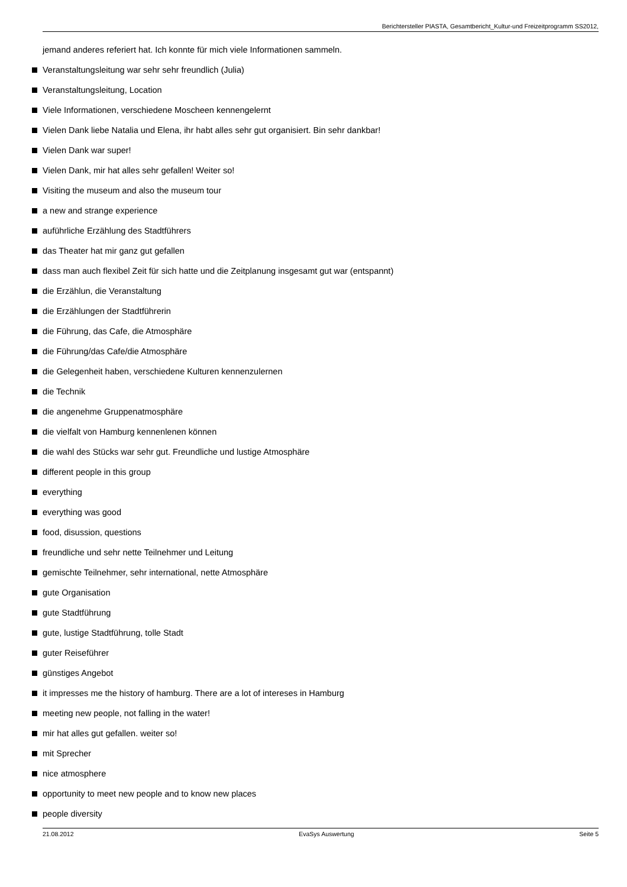Berichtersteller PIASTA, Gesamtbericht_Kultur-und Freizeitprogramm SS2012,
jemand anderes referiert hat. Ich konnte für mich viele Informationen sammeln.
Veranstaltungsleitung war sehr sehr freundlich (Julia)
Veranstaltungsleitung, Location
Viele Informationen, verschiedene Moscheen kennengelernt
Vielen Dank liebe Natalia und Elena, ihr habt alles sehr gut organisiert. Bin sehr dankbar!
Vielen Dank war super!
Vielen Dank, mir hat alles sehr gefallen! Weiter so!
Visiting the museum and also the museum tour
a new and strange experience
auführliche Erzählung des Stadtführers
das Theater hat mir ganz gut gefallen
dass man auch flexibel Zeit für sich hatte und die Zeitplanung insgesamt gut war (entspannt)
die Erzählun, die Veranstaltung
die Erzählungen der Stadtführerin
die Führung, das Cafe, die Atmosphäre
die Führung/das Cafe/die Atmosphäre
die Gelegenheit haben, verschiedene Kulturen kennenzulernen
die Technik
die angenehme Gruppenatmosphäre
die vielfalt von Hamburg kennenlenen können
die wahl des Stücks war sehr gut. Freundliche und lustige Atmosphäre
different people in this group
everything
everything was good
food, disussion, questions
freundliche und sehr nette Teilnehmer und Leitung
gemischte Teilnehmer, sehr international, nette Atmosphäre
gute Organisation
gute Stadtführung
gute, lustige Stadtführung, tolle Stadt
guter Reiseführer
günstiges Angebot
it impresses me the history of hamburg. There are a lot of intereses in Hamburg
meeting new people, not falling in the water!
mir hat alles gut gefallen. weiter so!
mit Sprecher
nice atmosphere
opportunity to meet new people and to know new places
people diversity
21.08.2012 EvaSys Auswertung Seite 5